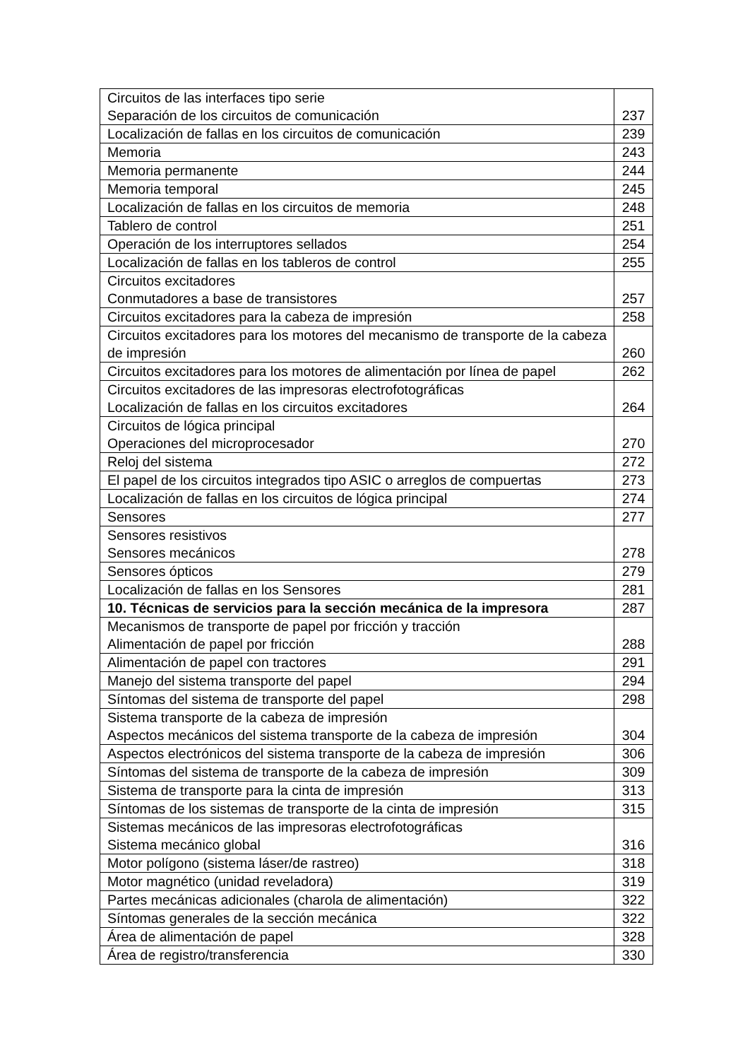| Circuitos de las interfaces tipo serie Separación de los circuitos de comunicación | 237 |
| Localización de fallas en los circuitos de comunicación | 239 |
| Memoria | 243 |
| Memoria permanente | 244 |
| Memoria temporal | 245 |
| Localización de fallas en los circuitos de memoria | 248 |
| Tablero de control | 251 |
| Operación de los interruptores sellados | 254 |
| Localización de fallas en los tableros de control | 255 |
| Circuitos excitadores Conmutadores a base de transistores | 257 |
| Circuitos excitadores para la cabeza de impresión | 258 |
| Circuitos excitadores para los motores del mecanismo de transporte de la cabeza de impresión | 260 |
| Circuitos excitadores para los motores de alimentación por línea de papel | 262 |
| Circuitos excitadores de las impresoras electrofotográficas Localización de fallas en los circuitos excitadores | 264 |
| Circuitos de lógica principal Operaciones del microprocesador | 270 |
| Reloj del sistema | 272 |
| El papel de los circuitos integrados tipo ASIC o arreglos de compuertas | 273 |
| Localización de fallas en los circuitos de lógica principal | 274 |
| Sensores | 277 |
| Sensores resistivos Sensores mecánicos | 278 |
| Sensores ópticos | 279 |
| Localización de fallas en los Sensores | 281 |
| 10. Técnicas de servicios para la sección mecánica de la impresora | 287 |
| Mecanismos de transporte de papel por fricción y tracción Alimentación de papel por fricción | 288 |
| Alimentación de papel con tractores | 291 |
| Manejo del sistema transporte del papel | 294 |
| Síntomas del sistema de transporte del papel | 298 |
| Sistema transporte de la cabeza de impresión Aspectos mecánicos del sistema transporte de la cabeza de impresión | 304 |
| Aspectos electrónicos del sistema transporte de la cabeza de impresión | 306 |
| Síntomas del sistema de transporte de la cabeza de impresión | 309 |
| Sistema de transporte para la cinta de impresión | 313 |
| Síntomas de los sistemas de transporte de la cinta de impresión | 315 |
| Sistemas mecánicos de las impresoras electrofotográficas Sistema mecánico global | 316 |
| Motor polígono (sistema láser/de rastreo) | 318 |
| Motor magnético (unidad reveladora) | 319 |
| Partes mecánicas adicionales (charola de alimentación) | 322 |
| Síntomas generales de la sección mecánica | 322 |
| Área de alimentación de papel | 328 |
| Área de registro/transferencia | 330 |